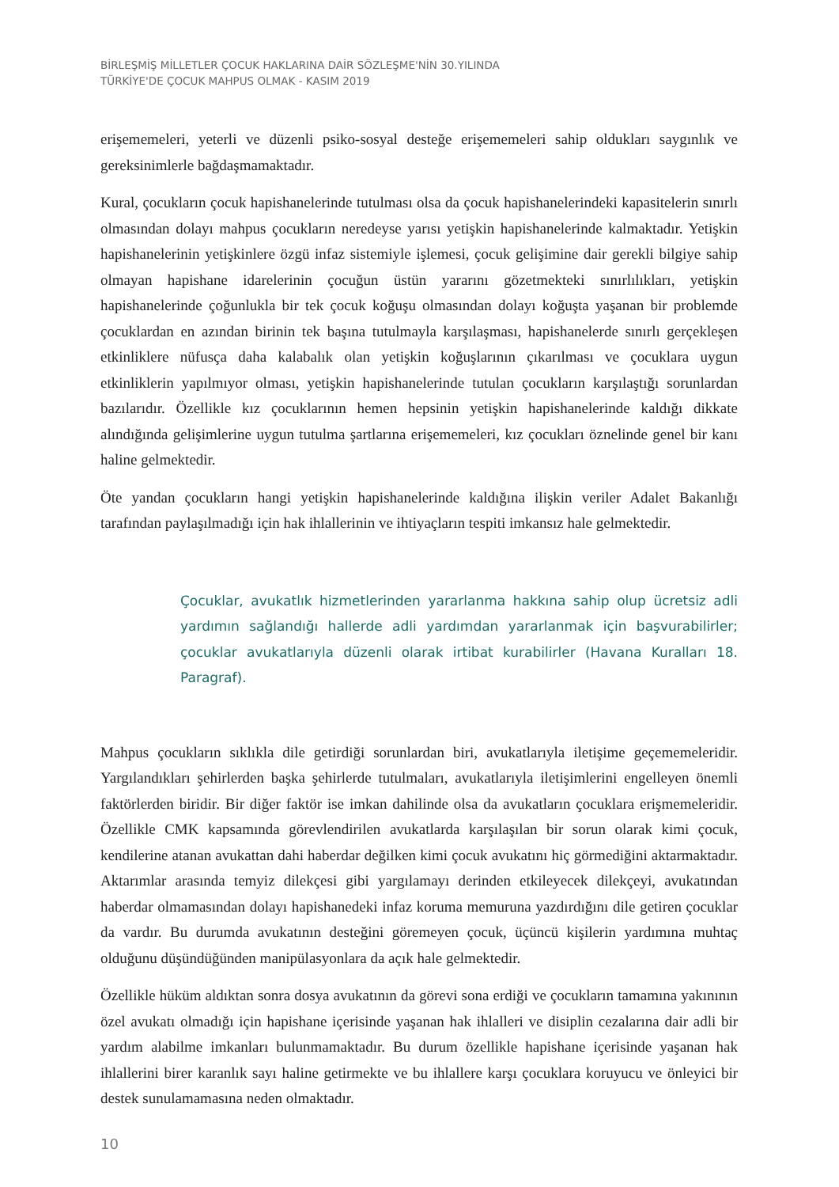BİRLEŞMİŞ MİLLETLER ÇOCUK HAKLARINA DAİR SÖZLEŞME'NİN 30.YILINDA
TÜRKİYE'DE ÇOCUK MAHPUS OLMAK - KASIM 2019
erişememeleri, yeterli ve düzenli psiko-sosyal desteğe erişememeleri sahip oldukları saygınlık ve gereksinimlerle bağdaşmamaktadır.
Kural, çocukların çocuk hapishanelerinde tutulması olsa da çocuk hapishanelerindeki kapasitelerin sınırlı olmasından dolayı mahpus çocukların neredeyse yarısı yetişkin hapishanelerinde kalmaktadır. Yetişkin hapishanelerinin yetişkinlere özgü infaz sistemiyle işlemesi, çocuk gelişimine dair gerekli bilgiye sahip olmayan hapishane idarelerinin çocuğun üstün yararını gözetmekteki sınırlılıkları, yetişkin hapishanelerinde çoğunlukla bir tek çocuk koğuşu olmasından dolayı koğuşta yaşanan bir problemde çocuklardan en azından birinin tek başına tutulmayla karşılaşması, hapishanelerde sınırlı gerçekleşen etkinliklere nüfusça daha kalabalık olan yetişkin koğuşlarının çıkarılması ve çocuklara uygun etkinliklerin yapılmıyor olması, yetişkin hapishanelerinde tutulan çocukların karşılaştığı sorunlardan bazılarıdır. Özellikle kız çocuklarının hemen hepsinin yetişkin hapishanelerinde kaldığı dikkate alındığında gelişimlerine uygun tutulma şartlarına erişememeleri, kız çocukları öznelinde genel bir kanı haline gelmektedir.
Öte yandan çocukların hangi yetişkin hapishanelerinde kaldığına ilişkin veriler Adalet Bakanlığı tarafından paylaşılmadığı için hak ihlallerinin ve ihtiyaçların tespiti imkansız hale gelmektedir.
Çocuklar, avukatlık hizmetlerinden yararlanma hakkına sahip olup ücretsiz adli yardımın sağlandığı hallerde adli yardımdan yararlanmak için başvurabilirler; çocuklar avukatlarıyla düzenli olarak irtibat kurabilirler (Havana Kuralları 18. Paragraf).
Mahpus çocukların sıklıkla dile getirdiği sorunlardan biri, avukatlarıyla iletişime geçememeleridir. Yargılandıkları şehirlerden başka şehirlerde tutulmaları, avukatlarıyla iletişimlerini engelleyen önemli faktörlerden biridir. Bir diğer faktör ise imkan dahilinde olsa da avukatların çocuklara erişmemeleridir. Özellikle CMK kapsamında görevlendirilen avukatlarda karşılaşılan bir sorun olarak kimi çocuk, kendilerine atanan avukattan dahi haberdar değilken kimi çocuk avukatını hiç görmediğini aktarmaktadır. Aktarımlar arasında temyiz dilekçesi gibi yargılamayı derinden etkileyecek dilekçeyi, avukatından haberdar olmamasından dolayı hapishanedeki infaz koruma memuruna yazdırdığını dile getiren çocuklar da vardır. Bu durumda avukatının desteğini göremeyen çocuk, üçüncü kişilerin yardımına muhtaç olduğunu düşündüğünden manipülasyonlara da açık hale gelmektedir.
Özellikle hüküm aldıktan sonra dosya avukatının da görevi sona erdiği ve çocukların tamamına yakınının özel avukatı olmadığı için hapishane içerisinde yaşanan hak ihlalleri ve disiplin cezalarına dair adli bir yardım alabilme imkanları bulunmamaktadır. Bu durum özellikle hapishane içerisinde yaşanan hak ihlallerini birer karanlık sayı haline getirmekte ve bu ihlallere karşı çocuklara koruyucu ve önleyici bir destek sunulamamasına neden olmaktadır.
10